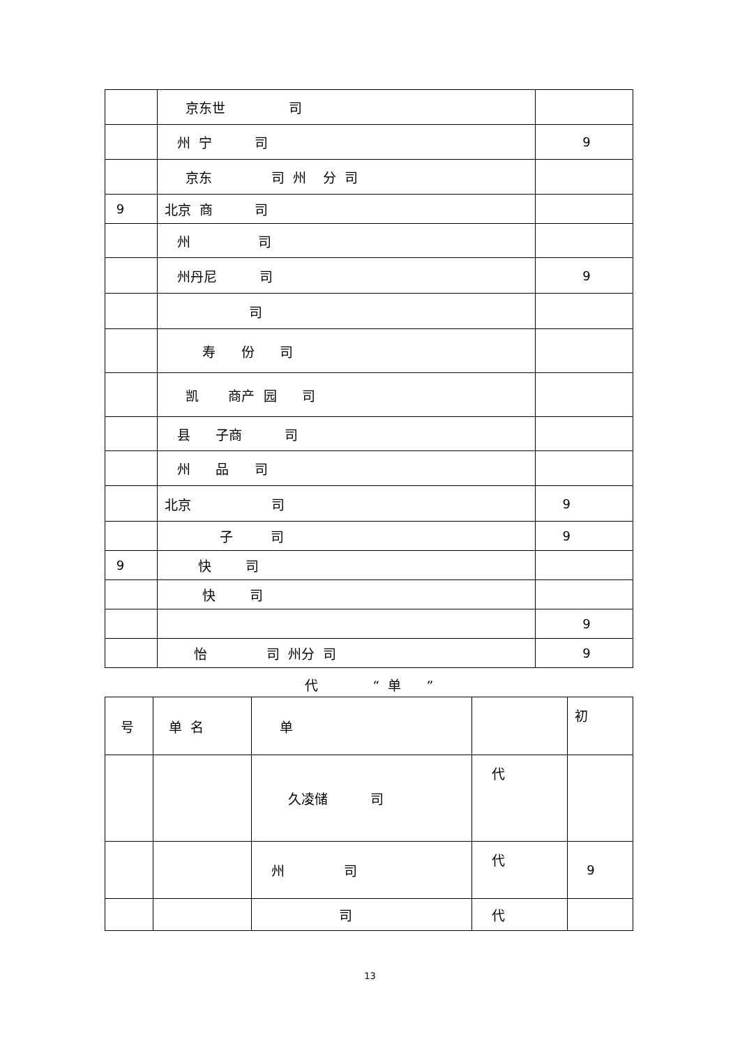| | 京东世 司 | |
| | 州 宁 司 | 9 |
| | 京东 司 州 分 司 | |
| 9 | 北京 商 司 | |
| | 州 司 | |
| | 州丹尼 司 | 9 |
| | 司 | |
| | 寿 份 司 | |
| | 凯 商产 园 司 | |
| | 县 子商 司 | |
| | 州 品 司 | |
| | 北京 司 | 9 |
| | 子 司 | 9 |
| 9 | 快 司 | |
| | 快 司 | |
| | | 9 |
| | 怡 司 州分 司 | 9 |
代 “ 单 ”
| 号 | 单 名 | 单 | | 初 |
| | | 久凌储 司 | 代 | |
| | | 州 司 | 代 | 9 |
| | | 司 | 代 | |
13